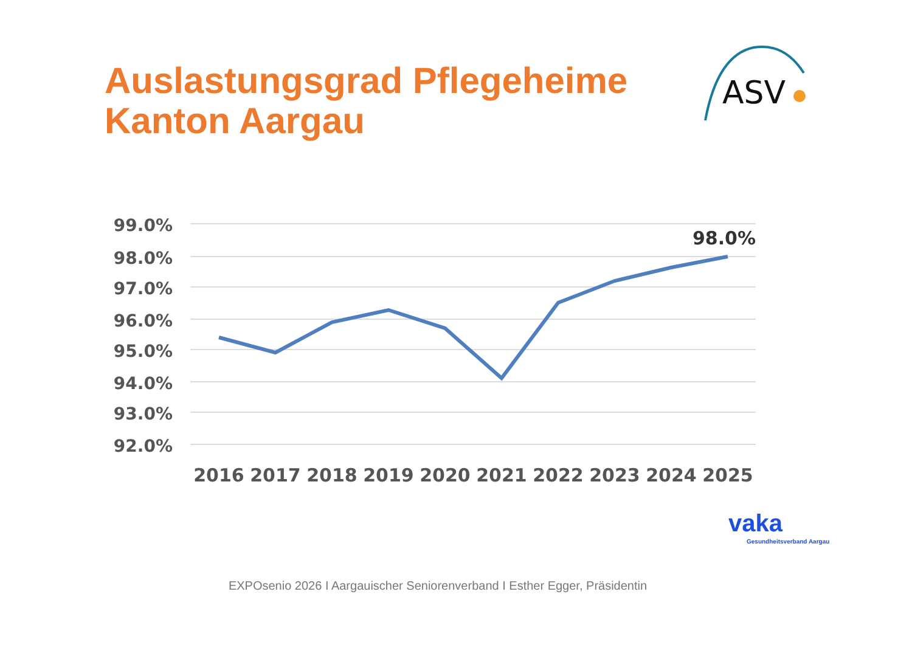Auslastungsgrad Pflegeheime
Kanton Aargau
ASV
99.0%
98.0%
97.0%
96.0%
95.0%
94.0%
93.0%
92.0%
98.0%
2016
2017
2018
2019
2020
2021
2022
2023
2024
2025
vaka
Gesundheitsverband Aargau
EXPOsenio 2026 I Aargauischer Seniorenverband I Esther Egger, Präsidentin